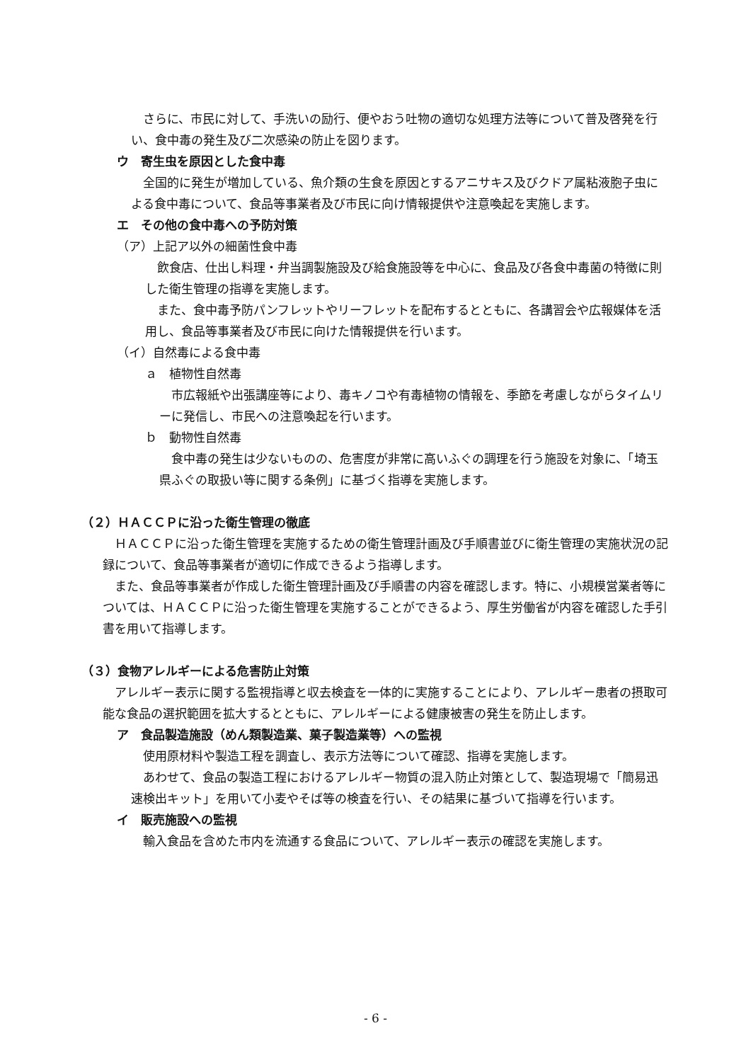さらに、市民に対して、手洗いの励行、便やおう吐物の適切な処理方法等について普及啓発を行い、食中毒の発生及び二次感染の防止を図ります。
ウ　寄生虫を原因とした食中毒
全国的に発生が増加している、魚介類の生食を原因とするアニサキス及びクドア属粘液胞子虫による食中毒について、食品等事業者及び市民に向け情報提供や注意喚起を実施します。
エ　その他の食中毒への予防対策
（ア）上記ア以外の細菌性食中毒
飲食店、仕出し料理・弁当調製施設及び給食施設等を中心に、食品及び各食中毒菌の特徴に則した衛生管理の指導を実施します。
また、食中毒予防パンフレットやリーフレットを配布するとともに、各講習会や広報媒体を活用し、食品等事業者及び市民に向けた情報提供を行います。
（イ）自然毒による食中毒
ａ　植物性自然毒
市広報紙や出張講座等により、毒キノコや有毒植物の情報を、季節を考慮しながらタイムリーに発信し、市民への注意喚起を行います。
ｂ　動物性自然毒
食中毒の発生は少ないものの、危害度が非常に高いふぐの調理を行う施設を対象に、「埼玉県ふぐの取扱い等に関する条例」に基づく指導を実施します。
（２）ＨＡＣＣＰに沿った衛生管理の徹底
ＨＡＣＣＰに沿った衛生管理を実施するための衛生管理計画及び手順書並びに衛生管理の実施状況の記録について、食品等事業者が適切に作成できるよう指導します。
また、食品等事業者が作成した衛生管理計画及び手順書の内容を確認します。特に、小規模営業者等については、ＨＡＣＣＰに沿った衛生管理を実施することができるよう、厚生労働省が内容を確認した手引書を用いて指導します。
（３）食物アレルギーによる危害防止対策
アレルギー表示に関する監視指導と収去検査を一体的に実施することにより、アレルギー患者の摂取可能な食品の選択範囲を拡大するとともに、アレルギーによる健康被害の発生を防止します。
ア　食品製造施設（めん類製造業、菓子製造業等）への監視
使用原材料や製造工程を調査し、表示方法等について確認、指導を実施します。
あわせて、食品の製造工程におけるアレルギー物質の混入防止対策として、製造現場で「簡易迅速検出キット」を用いて小麦やそば等の検査を行い、その結果に基づいて指導を行います。
イ　販売施設への監視
輸入食品を含めた市内を流通する食品について、アレルギー表示の確認を実施します。
- 6 -